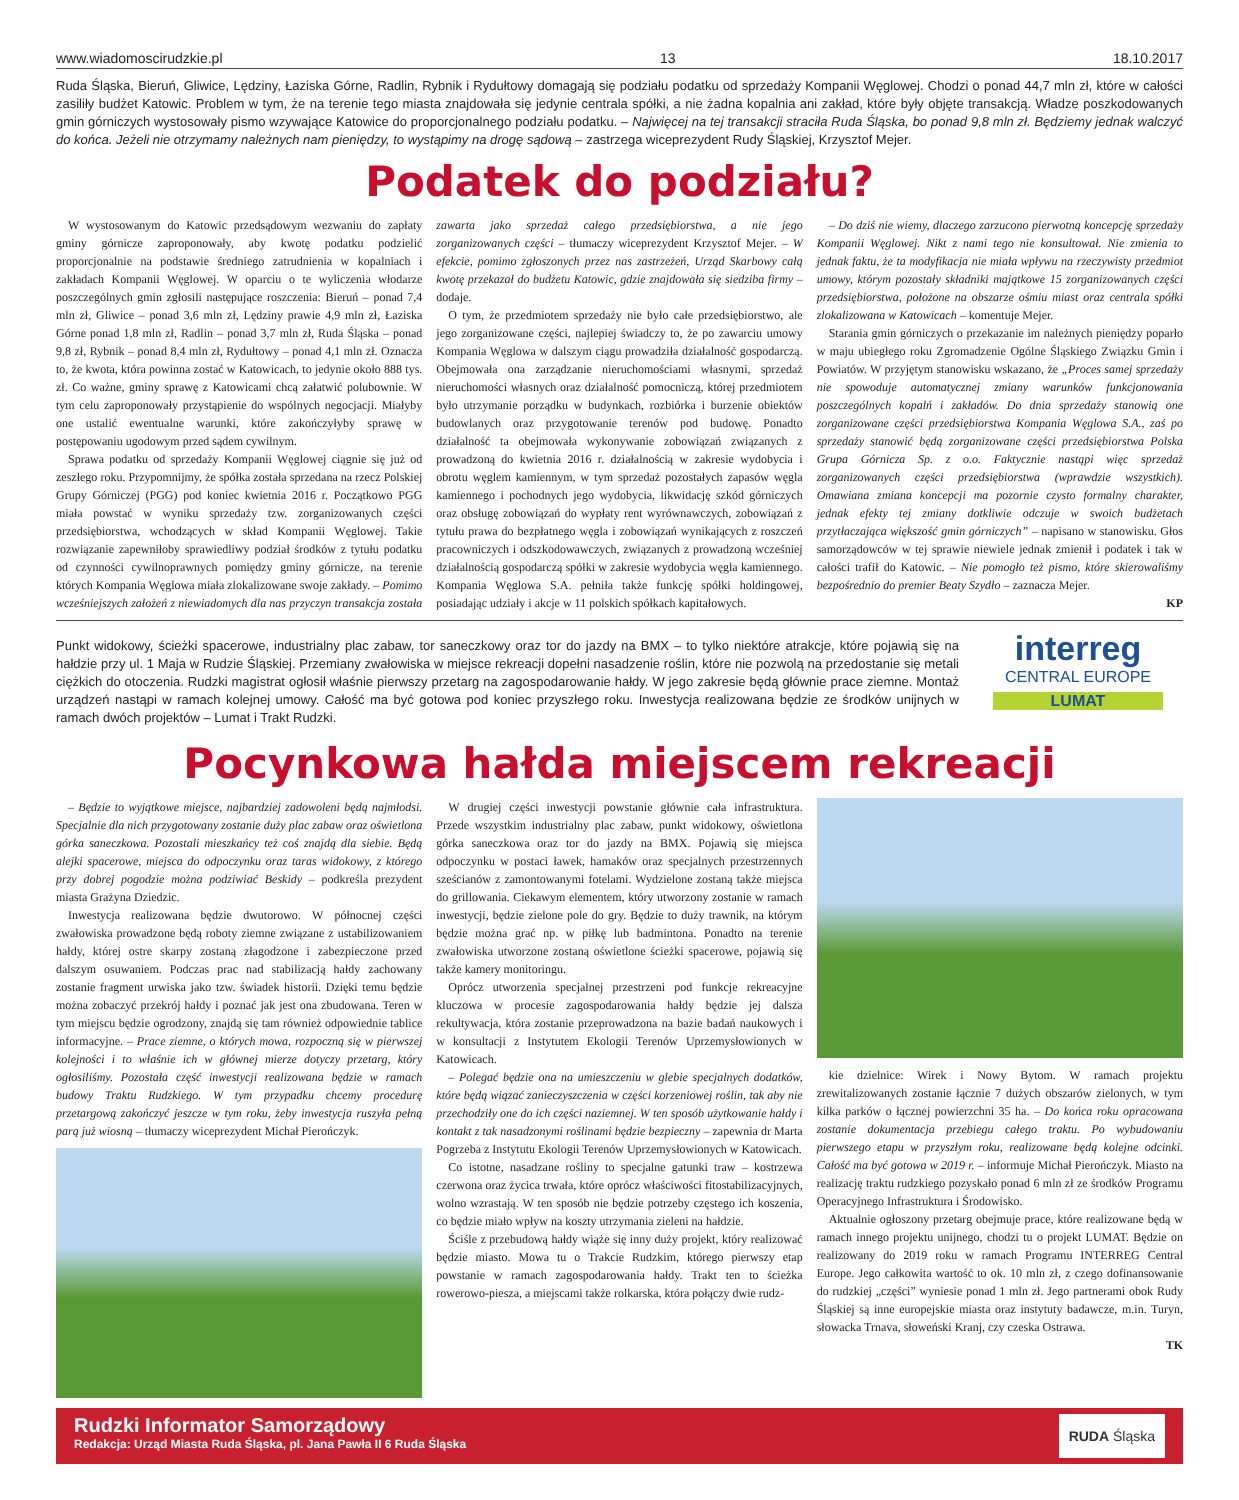www.wiadomoscirudzkie.pl 13 18.10.2017
Ruda Śląska, Bieruń, Gliwice, Lędziny, Łaziska Górne, Radlin, Rybnik i Rydułtowy domagają się podziału podatku od sprzedaży Kompanii Węglowej. Chodzi o ponad 44,7 mln zł, które w całości zasiliły budżet Katowic. Problem w tym, że na terenie tego miasta znajdowała się jedynie centrala spółki, a nie żadna kopalnia ani zakład, które były objęte transakcją. Władze poszkodowanych gmin górniczych wystosowały pismo wzywające Katowice do proporcjonalnego podziału podatku. – Najwięcej na tej transakcji straciła Ruda Śląska, bo ponad 9,8 mln zł. Będziemy jednak walczyć do końca. Jeżeli nie otrzymamy należnych nam pieniędzy, to wystąpimy na drogę sądową – zastrzega wiceprezydent Rudy Śląskiej, Krzysztof Mejer.
Podatek do podziału?
W wystosowanym do Katowic przedsądowym wezwaniu do zapłaty gminy górnicze zaproponowały, aby kwotę podatku podzielić proporcjonalnie na podstawie średniego zatrudnienia w kopalniach i zakładach Kompanii Węglowej. W oparciu o te wyliczenia włodarze poszczególnych gmin zgłosili następujące roszczenia: Bieruń – ponad 7,4 mln zł, Gliwice – ponad 3,6 mln zł, Lędziny prawie 4,9 mln zł, Łaziska Górne ponad 1,8 mln zł, Radlin – ponad 3,7 mln zł, Ruda Śląska – ponad 9,8 zł, Rybnik – ponad 8,4 mln zł, Rydułtowy – ponad 4,1 mln zł. Oznacza to, że kwota, która powinna zostać w Katowicach, to jedynie około 888 tys. zł. Co ważne, gminy sprawę z Katowicami chcą załatwić polubownie. W tym celu zaproponowały przystąpienie do wspólnych negocjacji. Miałyby one ustalić ewentualne warunki, które zakończyłyby sprawę w postępowaniu ugodowym przed sądem cywilnym.
Sprawa podatku od sprzedaży Kompanii Węglowej ciągnie się już od zeszłego roku. Przypomnijmy, że spółka została sprzedana na rzecz Polskiej Grupy Górniczej (PGG) pod koniec kwietnia 2016 r. Początkowo PGG miała powstać w wyniku sprzedaży tzw. zorganizowanych części przedsiębiorstwa, wchodzących w skład Kompanii Węglowej. Takie rozwiązanie zapewniłoby sprawiedliwy podział środków z tytułu podatku od czynności cywilnoprawnych pomiędzy gminy górnicze, na terenie których Kompania Węglowa miała zlokalizowane swoje zakłady. – Pomimo wcześniejszych założeń z niewiadomych dla nas przyczyn transakcja została zawarta jako sprzedaż całego przedsiębiorstwa, a nie jego zorganizowanych części – tłumaczy wiceprezydent Krzysztof Mejer. – W efekcie, pomimo zgłoszonych przez nas zastrzeżeń, Urząd Skarbowy całą kwotę przekazał do budżetu Katowic, gdzie znajdowała się siedziba firmy – dodaje.
O tym, że przedmiotem sprzedaży nie było całe przedsiębiorstwo, ale jego zorganizowane części, najlepiej świadczy to, że po zawarciu umowy Kompania Węglowa w dalszym ciągu prowadziła działalność gospodarczą. Obejmowała ona zarządzanie nieruchomościami własnymi, sprzedaż nieruchomości własnych oraz działalność pomocniczą, której przedmiotem było utrzymanie porządku w budynkach, rozbiórka i burzenie obiektów budowlanych oraz przygotowanie terenów pod budowę. Ponadto działalność ta obejmowała wykonywanie zobowiązań związanych z prowadzoną do kwietnia 2016 r. działalnością w zakresie wydobycia i obrotu węglem kamiennym, w tym sprzedaż pozostałych zapasów węgla kamiennego i pochodnych jego wydobycia, likwidację szkód górniczych oraz obsługę zobowiązań do wypłaty rent wyrównawczych, zobowiązań z tytułu prawa do bezpłatnego węgla i zobowiązań wynikających z roszczeń pracowniczych i odszkodowawczych, związanych z prowadzoną wcześniej działalnością gospodarczą spółki w zakresie wydobycia węgla kamiennego. Kompania Węglowa S.A. pełniła także funkcję spółki holdingowej, posiadając udziały i akcje w 11 polskich spółkach kapitałowych.
– Do dziś nie wiemy, dlaczego zarzucono pierwotną koncepcję sprzedaży Kompanii Węglowej. Nikt z nami tego nie konsultował. Nie zmienia to jednak faktu, że ta modyfikacja nie miała wpływu na rzeczywisty przedmiot umowy, którym pozostały składniki majątkowe 15 zorganizowanych części przedsiębiorstwa, położone na obszarze ośmiu miast oraz centrala spółki zlokalizowana w Katowicach – komentuje Mejer.
Starania gmin górniczych o przekazanie im należnych pieniędzy poparło w maju ubiegłego roku Zgromadzenie Ogólne Śląskiego Związku Gmin i Powiatów. W przyjętym stanowisku wskazano, że „Proces samej sprzedaży nie spowoduje automatycznej zmiany warunków funkcjonowania poszczególnych kopalń i zakładów. Do dnia sprzedaży stanowią one zorganizowane części przedsiębiorstwa Kompania Węglowa S.A., zaś po sprzedaży stanowić będą zorganizowane części przedsiębiorstwa Polska Grupa Górnicza Sp. z o.o. Faktycznie nastąpi więc sprzedaż zorganizowanych części przedsiębiorstwa (wprawdzie wszystkich). Omawiana zmiana koncepcji ma pozornie czysto formalny charakter, jednak efekty tej zmiany dotkliwie odczuje w swoich budżetach przytłaczająca większość gmin górniczych” – napisano w stanowisku. Głos samorządowców w tej sprawie niewiele jednak zmienił i podatek i tak w całości trafił do Katowic. – Nie pomogło też pismo, które skierowaliśmy bezpośrednio do premier Beaty Szydło – zaznacza Mejer.
KP
Punkt widokowy, ścieżki spacerowe, industrialny plac zabaw, tor saneczkowy oraz tor do jazdy na BMX – to tylko niektóre atrakcje, które pojawią się na hałdzie przy ul. 1 Maja w Rudzie Śląskiej. Przemiany zwałowiska w miejsce rekreacji dopełni nasadzenie roślin, które nie pozwolą na przedostanie się metali ciężkich do otoczenia. Rudzki magistrat ogłosił właśnie pierwszy przetarg na zagospodarowanie hałdy. W jego zakresie będą głównie prace ziemne. Montaż urządzeń nastąpi w ramach kolejnej umowy. Całość ma być gotowa pod koniec przyszłego roku. Inwestycja realizowana będzie ze środków unijnych w ramach dwóch projektów – Lumat i Trakt Rudzki.
interreg
CENTRAL EUROPE
LUMAT
Pocynkowa hałda miejscem rekreacji
– Będzie to wyjątkowe miejsce, najbardziej zadowoleni będą najmłodsi. Specjalnie dla nich przygotowany zostanie duży plac zabaw oraz oświetlona górka saneczkowa. Pozostali mieszkańcy też coś znajdą dla siebie. Będą alejki spacerowe, miejsca do odpoczynku oraz taras widokowy, z którego przy dobrej pogodzie można podziwiać Beskidy – podkreśla prezydent miasta Grażyna Dziedzic.
Inwestycja realizowana będzie dwutorowo. W północnej części zwałowiska prowadzone będą roboty ziemne związane z ustabilizowaniem hałdy, której ostre skarpy zostaną złagodzone i zabezpieczone przed dalszym osuwaniem. Podczas prac nad stabilizacją hałdy zachowany zostanie fragment urwiska jako tzw. świadek historii. Dzięki temu będzie można zobaczyć przekrój hałdy i poznać jak jest ona zbudowana. Teren w tym miejscu będzie ogrodzony, znajdą się tam również odpowiednie tablice informacyjne. – Prace ziemne, o których mowa, rozpoczną się w pierwszej kolejności i to właśnie ich w głównej mierze dotyczy przetarg, który ogłosiliśmy. Pozostała część inwestycji realizowana będzie w ramach budowy Traktu Rudzkiego. W tym przypadku chcemy procedurę przetargową zakończyć jeszcze w tym roku, żeby inwestycja ruszyła pełną parą już wiosną – tłumaczy wiceprezydent Michał Pierończyk.
W drugiej części inwestycji powstanie głównie cała infrastruktura. Przede wszystkim industrialny plac zabaw, punkt widokowy, oświetlona górka saneczkowa oraz tor do jazdy na BMX. Pojawią się miejsca odpoczynku w postaci ławek, hamaków oraz specjalnych przestrzennych sześcianów z zamontowanymi fotelami. Wydzielone zostaną także miejsca do grillowania. Ciekawym elementem, który utworzony zostanie w ramach inwestycji, będzie zielone pole do gry. Będzie to duży trawnik, na którym będzie można grać np. w piłkę lub badmintona. Ponadto na terenie zwałowiska utworzone zostaną oświetlone ścieżki spacerowe, pojawią się także kamery monitoringu.
Oprócz utworzenia specjalnej przestrzeni pod funkcje rekreacyjne kluczowa w procesie zagospodarowania hałdy będzie jej dalsza rekultywacja, która zostanie przeprowadzona na bazie badań naukowych i w konsultacji z Instytutem Ekologii Terenów Uprzemysłowionych w Katowicach.
– Polegać będzie ona na umieszczeniu w glebie specjalnych dodatków, które będą wiązać zanieczyszczenia w części korzeniowej roślin, tak aby nie przechodziły one do ich części naziemnej. W ten sposób użytkowanie hałdy i kontakt z tak nasadzonymi roślinami będzie bezpieczny – zapewnia dr Marta Pogrzeba z Instytutu Ekologii Terenów Uprzemysłowionych w Katowicach.
Co istotne, nasadzane rośliny to specjalne gatunki traw – kostrzewa czerwona oraz życica trwała, które oprócz właściwości fitostabilizacyjnych, wolno wzrastają. W ten sposób nie będzie potrzeby częstego ich koszenia, co będzie miało wpływ na koszty utrzymania zieleni na hałdzie.
Ściśle z przebudową hałdy wiąże się inny duży projekt, który realizować będzie miasto. Mowa tu o Trakcie Rudzkim, którego pierwszy etap powstanie w ramach zagospodarowania hałdy. Trakt ten to ścieżka rowerowo-piesza, a miejscami także rolkarska, która połączy dwie rudz-
kie dzielnice: Wirek i Nowy Bytom. W ramach projektu zrewitalizowanych zostanie łącznie 7 dużych obszarów zielonych, w tym kilka parków o łącznej powierzchni 35 ha. – Do końca roku opracowana zostanie dokumentacja przebiegu całego traktu. Po wybudowaniu pierwszego etapu w przyszłym roku, realizowane będą kolejne odcinki. Całość ma być gotowa w 2019 r. – informuje Michał Pierończyk. Miasto na realizację traktu rudzkiego pozyskało ponad 6 mln zł ze środków Programu Operacyjnego Infrastruktura i Środowisko.
Aktualnie ogłoszony przetarg obejmuje prace, które realizowane będą w ramach innego projektu unijnego, chodzi tu o projekt LUMAT. Będzie on realizowany do 2019 roku w ramach Programu INTERREG Central Europe. Jego całkowita wartość to ok. 10 mln zł, z czego dofinansowanie do rudzkiej „części” wyniesie ponad 1 mln zł. Jego partnerami obok Rudy Śląskiej są inne europejskie miasta oraz instytuty badawcze, m.in. Turyn, słowacka Trnava, słoweński Kranj, czy czeska Ostrawa.
TK
Rudzki Informator Samorządowy
Redakcja: Urząd Miasta Ruda Śląska, pl. Jana Pawła II 6 Ruda Śląska
RUDA Śląska